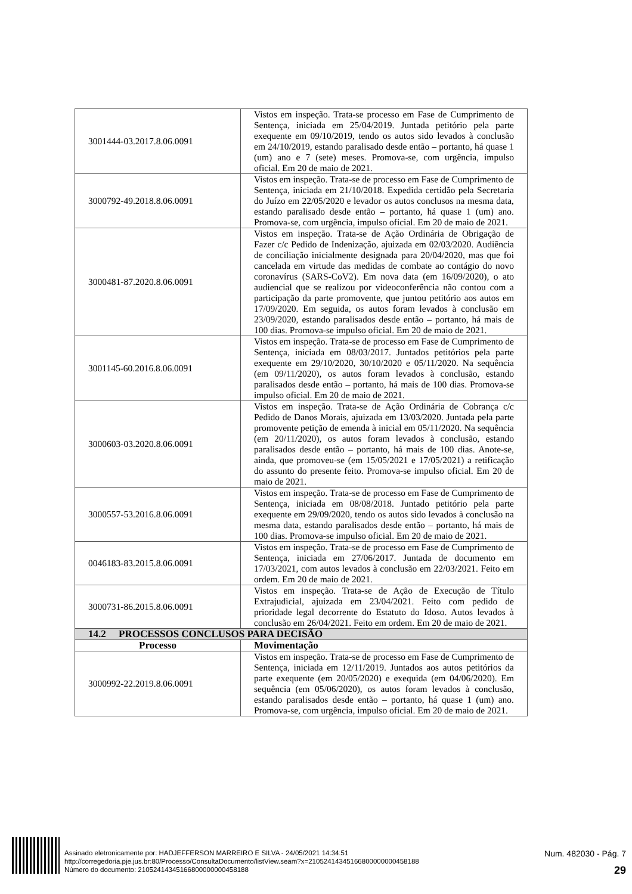| 3001444-03.2017.8.06.0091 | Vistos em inspeção. Trata-se processo em Fase de Cumprimento de Sentença, iniciada em 25/04/2019. Juntada petitório pela parte exequente em 09/10/2019, tendo os autos sido levados à conclusão em 24/10/2019, estando paralisado desde então – portanto, há quase 1 (um) ano e 7 (sete) meses. Promova-se, com urgência, impulso oficial. Em 20 de maio de 2021. |
| 3000792-49.2018.8.06.0091 | Vistos em inspeção. Trata-se de processo em Fase de Cumprimento de Sentença, iniciada em 21/10/2018. Expedida certidão pela Secretaria do Juízo em 22/05/2020 e levador os autos conclusos na mesma data, estando paralisado desde então – portanto, há quase 1 (um) ano. Promova-se, com urgência, impulso oficial. Em 20 de maio de 2021. |
| 3000481-87.2020.8.06.0091 | Vistos em inspeção. Trata-se de Ação Ordinária de Obrigação de Fazer c/c Pedido de Indenização, ajuizada em 02/03/2020. Audiência de conciliação inicialmente designada para 20/04/2020, mas que foi cancelada em virtude das medidas de combate ao contágio do novo coronavírus (SARS-CoV2). Em nova data (em 16/09/2020), o ato audiencial que se realizou por videoconferência não contou com a participação da parte promovente, que juntou petitório aos autos em 17/09/2020. Em seguida, os autos foram levados à conclusão em 23/09/2020, estando paralisados desde então – portanto, há mais de 100 dias. Promova-se impulso oficial. Em 20 de maio de 2021. |
| 3001145-60.2016.8.06.0091 | Vistos em inspeção. Trata-se de processo em Fase de Cumprimento de Sentença, iniciada em 08/03/2017. Juntados petitórios pela parte exequente em 29/10/2020, 30/10/2020 e 05/11/2020. Na sequência (em 09/11/2020), os autos foram levados à conclusão, estando paralisados desde então – portanto, há mais de 100 dias. Promova-se impulso oficial. Em 20 de maio de 2021. |
| 3000603-03.2020.8.06.0091 | Vistos em inspeção. Trata-se de Ação Ordinária de Cobrança c/c Pedido de Danos Morais, ajuizada em 13/03/2020. Juntada pela parte promovente petição de emenda à inicial em 05/11/2020. Na sequência (em 20/11/2020), os autos foram levados à conclusão, estando paralisados desde então – portanto, há mais de 100 dias. Anote-se, ainda, que promoveu-se (em 15/05/2021 e 17/05/2021) a retificação do assunto do presente feito. Promova-se impulso oficial. Em 20 de maio de 2021. |
| 3000557-53.2016.8.06.0091 | Vistos em inspeção. Trata-se de processo em Fase de Cumprimento de Sentença, iniciada em 08/08/2018. Juntado petitório pela parte exequente em 29/09/2020, tendo os autos sido levados à conclusão na mesma data, estando paralisados desde então – portanto, há mais de 100 dias. Promova-se impulso oficial. Em 20 de maio de 2021. |
| 0046183-83.2015.8.06.0091 | Vistos em inspeção. Trata-se de processo em Fase de Cumprimento de Sentença, iniciada em 27/06/2017. Juntada de documento em 17/03/2021, com autos levados à conclusão em 22/03/2021. Feito em ordem. Em 20 de maio de 2021. |
| 3000731-86.2015.8.06.0091 | Vistos em inspeção. Trata-se de Ação de Execução de Título Extrajudicial, ajuizada em 23/04/2021. Feito com pedido de prioridade legal decorrente do Estatuto do Idoso. Autos levados à conclusão em 26/04/2021. Feito em ordem. Em 20 de maio de 2021. |
| 14.2 PROCESSOS CONCLUSOS PARA DECISÃO | |
| Processo | Movimentação |
| 3000992-22.2019.8.06.0091 | Vistos em inspeção. Trata-se de processo em Fase de Cumprimento de Sentença, iniciada em 12/11/2019. Juntados aos autos petitórios da parte exequente (em 20/05/2020) e exequida (em 04/06/2020). Em sequência (em 05/06/2020), os autos foram levados à conclusão, estando paralisados desde então – portanto, há quase 1 (um) ano. Promova-se, com urgência, impulso oficial. Em 20 de maio de 2021. |
Assinado eletronicamente por: HADJEFFERSON MARREIRO E SILVA - 24/05/2021 14:34:51
http://corregedoria.pje.jus.br:80/Processo/ConsultaDocumento/listView.seam?x=21052414345166800000000458188
Número do documento: 21052414345166800000000458188
Num. 482030 - Pág. 7
29